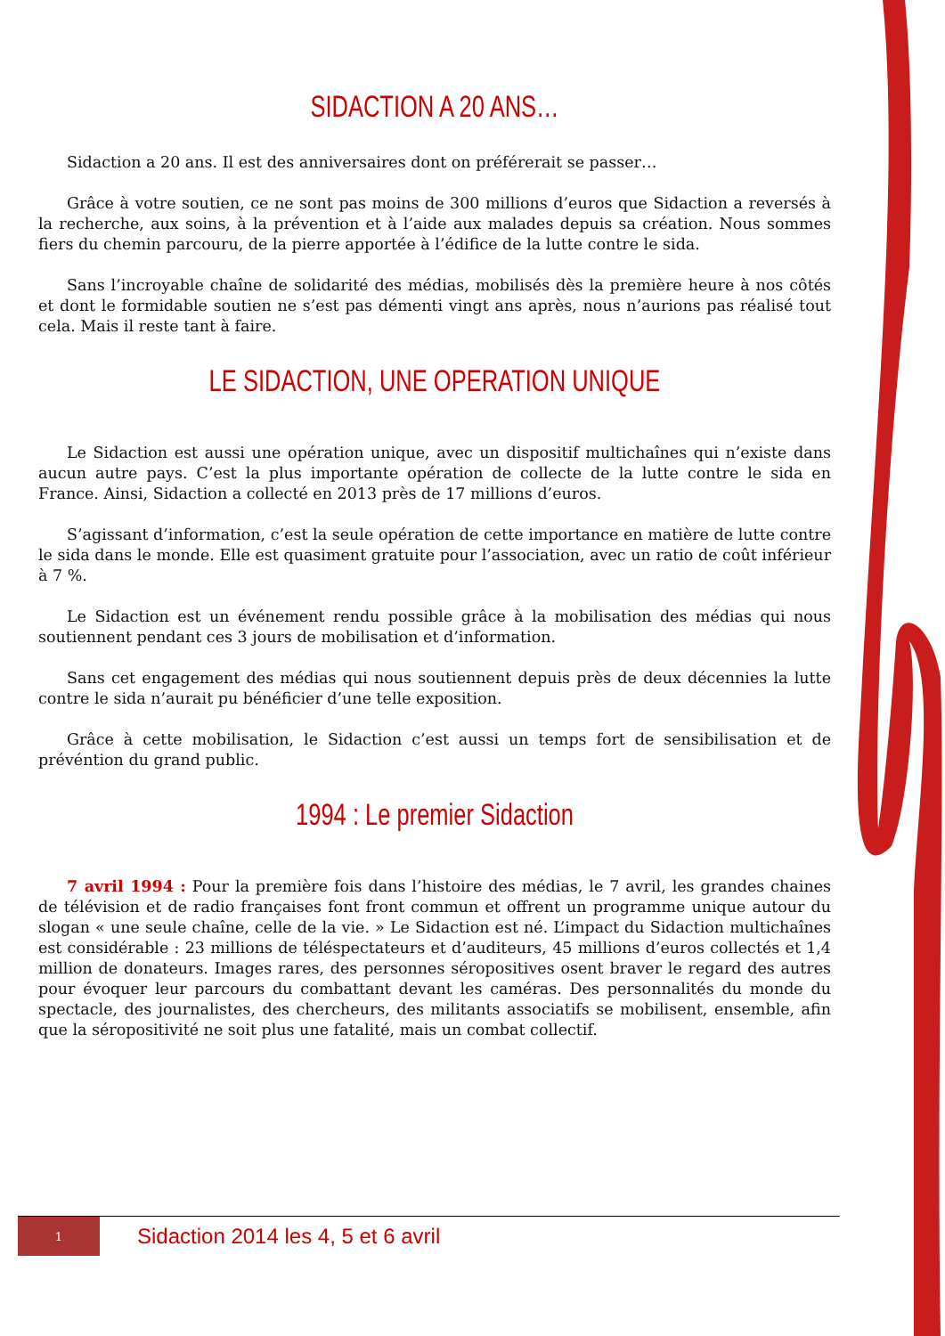SIDACTION A 20 ANS…
Sidaction a 20 ans. Il est des anniversaires dont on préférerait se passer…
Grâce à votre soutien, ce ne sont pas moins de 300 millions d’euros que Sidaction a reversés à la recherche, aux soins, à la prévention et à l’aide aux malades depuis sa création. Nous sommes fiers du chemin parcouru, de la pierre apportée à l’édifice de la lutte contre le sida.
Sans l’incroyable chaîne de solidarité des médias, mobilisés dès la première heure à nos côtés et dont le formidable soutien ne s’est pas démenti vingt ans après, nous n’aurions pas réalisé tout cela. Mais il reste tant à faire.
LE SIDACTION, UNE OPERATION UNIQUE
Le Sidaction est aussi une opération unique, avec un dispositif multichaînes qui n’existe dans aucun autre pays. C’est la plus importante opération de collecte de la lutte contre le sida en France. Ainsi, Sidaction a collecté en 2013 près de 17 millions d’euros.
S’agissant d’information, c’est la seule opération de cette importance en matière de lutte contre le sida dans le monde. Elle est quasiment gratuite pour l’association, avec un ratio de coût inférieur à 7 %.
Le Sidaction est un événement rendu possible grâce à la mobilisation des médias qui nous soutiennent pendant ces 3 jours de mobilisation et d’information.
Sans cet engagement des médias qui nous soutiennent depuis près de deux décennies la lutte contre le sida n’aurait pu bénéficier d’une telle exposition.
Grâce à cette mobilisation, le Sidaction c’est aussi un temps fort de sensibilisation et de prévéntion du grand public.
1994 : Le premier Sidaction
7 avril 1994 : Pour la première fois dans l’histoire des médias, le 7 avril, les grandes chaines de télévision et de radio françaises font front commun et offrent un programme unique autour du slogan « une seule chaîne, celle de la vie. » Le Sidaction est né. L’impact du Sidaction multichaînes est considérable : 23 millions de téléspectateurs et d’auditeurs, 45 millions d’euros collectés et 1,4 million de donateurs. Images rares, des personnes séropositives osent braver le regard des autres pour évoquer leur parcours du combattant devant les caméras. Des personnalités du monde du spectacle, des journalistes, des chercheurs, des militants associatifs se mobilisent, ensemble, afin que la séropositivité ne soit plus une fatalité, mais un combat collectif.
1
Sidaction 2014 les 4, 5 et 6 avril